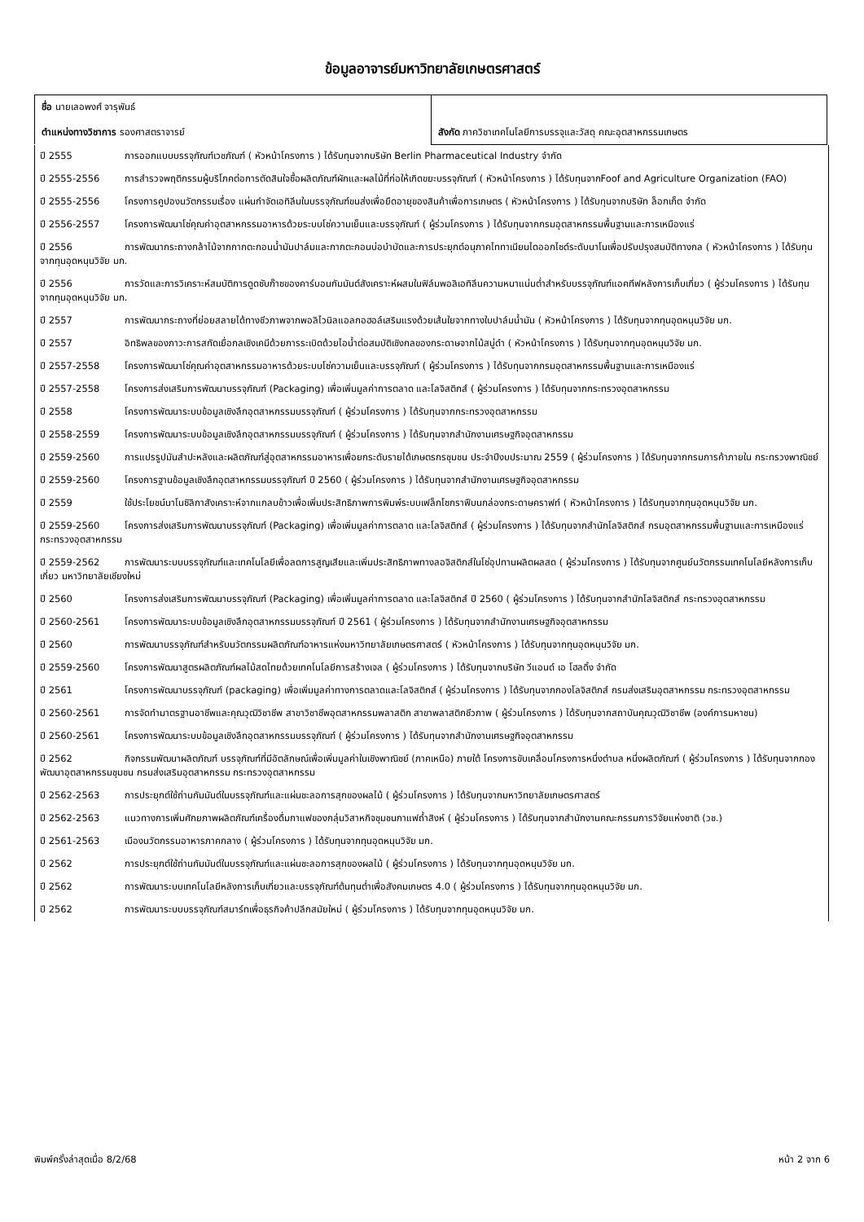ข้อมูลอาจารย์มหาวิทยาลัยเกษตรศาสตร์
| ชื่อ นายเลอพงศ์ จารุพันธ์ ตำแหน่งทางวิชาการ รองศาสตราจารย์ | สังกัด ภาควิชาเทคโนโลยีการบรรจุและวัสดุ คณะอุตสาหกรรมเกษตร |
ปี 2555 การออกแบบบรรจุภัณฑ์เวชภัณฑ์ ( หัวหน้าโครงการ ) ได้รับทุนจากบริษัท Berlin Pharmaceutical Industry จำกัด
ปี 2555-2556 การสำรวจพฤติกรรมผู้บริโภคต่อการตัดสินใจซื้อผลิตภัณฑ์ผักและผลไม้ที่ก่อให้เกิดขยะบรรจุภัณฑ์ ( หัวหน้าโครงการ ) ได้รับทุนจากFoof and Agriculture Organization (FAO)
ปี 2555-2556 โครงการคูปองนวัตกรรมเรื่อง แผ่นกำจัดเอทิลีนในบรรจุภัณฑ์ขนส่งเพื่อยืดอายุของสินค้าเพื่อการเกษตร ( หัวหน้าโครงการ ) ได้รับทุนจากบริษัท ล็อกเก็ต จำกัด
ปี 2556-2557 โครงการพัฒนาโซ่คุณค่าอุตสาหกรรมอาหารด้วยระบบโซ่ความเย็นและบรรจุภัณฑ์ ( ผู้ร่วมโครงการ ) ได้รับทุนจากกรมอุตสาหกรรมพื้นฐานและการเหมืองแร่
ปี 2556 การพัฒนากระถางกล้าไม้จากกากตะกอนน้ำมันปาล์มและกากตะกอนบ่อบำบัดและการประยุกต์อนุภาคไททาเนียมไดออกไซด์ระดับนาโนเพื่อปรับปรุงสมบัติทางกล ( หัวหน้าโครงการ ) ได้รับทุนจากทุนอุดหนุนวิจัย มก.
ปี 2556 การวัดและการวิเคราะห์สมบัติการดูดซับก๊าซของคาร์บอนกัมมันต์สังเคราะห์ผสมในฟิล์มพอลิเอทิลีนความหนาแน่นต่ำสำหรับบรรจุภัณฑ์แอคทีฟหลังการเก็บเกี่ยว ( ผู้ร่วมโครงการ ) ได้รับทุนจากทุนอุดหนุนวิจัย มก.
ปี 2557 การพัฒนากระถางที่ย่อยสลายได้ทางชีวภาพจากพอลิไวนิลแอลกอฮอล์เสริมแรงด้วยเส้นใยจากทางใบปาล์มน้ำมัน ( หัวหน้าโครงการ ) ได้รับทุนจากทุนอุดหนุนวิจัย มก.
ปี 2557 อิทธิพลของภาวะการสกัดเยื่อกลเชิงเคมีด้วยการระเบิดด้วยไอน้ำต่อสมบัติเชิงกลของกระดาษจากไม้สบู่ดำ ( หัวหน้าโครงการ ) ได้รับทุนจากทุนอุดหนุนวิจัย มก.
ปี 2557-2558 โครงการพัฒนาโซ่คุณค่าอุตสาหกรรมอาหารด้วยระบบโซ่ความเย็นและบรรจุภัณฑ์ ( ผู้ร่วมโครงการ ) ได้รับทุนจากกรมอุตสาหกรรมพื้นฐานและการเหมืองแร่
ปี 2557-2558 โครงการส่งเสริมการพัฒนาบรรจุภัณฑ์ (Packaging) เพื่อเพิ่มมูลค่าการตลาด และโลจิสติกส์ ( ผู้ร่วมโครงการ ) ได้รับทุนจากกระทรวงอุตสาหกรรม
ปี 2558 โครงการพัฒนาระบบข้อมูลเชิงลึกอุตสาหกรรมบรรจุภัณฑ์ ( ผู้ร่วมโครงการ ) ได้รับทุนจากกระทรวงอุตสาหกรรม
ปี 2558-2559 โครงการพัฒนาระบบข้อมูลเชิงลึกอุตสาหกรรมบรรจุภัณฑ์ ( ผู้ร่วมโครงการ ) ได้รับทุนจากสำนักงานเศรษฐกิจอุตสาหกรรม
ปี 2559-2560 การแปรรูปมันสำปะหลังและผลิตภัณฑ์สู่อุตสาหกรรมอาหารเพื่อยกระดับรายได้เกษตรกรชุมชน ประจำปีงบประมาณ 2559 ( ผู้ร่วมโครงการ ) ได้รับทุนจากกรมการค้าภายใน กระทรวงพาณิชย์
ปี 2559-2560 โครงการฐานข้อมูลเชิงลึกอุตสาหกรรมบรรจุภัณฑ์ ปี 2560 ( ผู้ร่วมโครงการ ) ได้รับทุนจากสำนักงานเศรษฐกิจอุตสาหกรรม
ปี 2559 ใช้ประโยชน์นาโนซิลิกาสังเคราะห์จากแกลบข้าวเพื่อเพิ่มประสิทธิภาพการพิมพ์ระบบเฟล็กโซกราฟีบนกล่องกระดาษคราฟท์ ( หัวหน้าโครงการ ) ได้รับทุนจากทุนอุดหนุนวิจัย มก.
ปี 2559-2560 โครงการส่งเสริมการพัฒนาบรรจุภัณฑ์ (Packaging) เพื่อเพิ่มมูลค่าการตลาด และโลจิสติกส์ ( ผู้ร่วมโครงการ ) ได้รับทุนจากสำนักโลจิสติกส์ กรมอุตสาหกรรมพื้นฐานและการเหมืองแร่ กระทรวงอุตสาหกรรม
ปี 2559-2562 การพัฒนาระบบบรรจุภัณฑ์และเทคโนโลยีเพื่อลดการสูญเสียและเพิ่มประสิทธิภาพทางลอจิสติกส์ในโซ่อุปทานผลิตผลสด ( ผู้ร่วมโครงการ ) ได้รับทุนจากศูนย์นวัตกรรมเทคโนโลยีหลังการเก็บเกี่ยว มหาวิทยาลัยเชียงใหม่
ปี 2560 โครงการส่งเสริมการพัฒนาบรรจุภัณฑ์ (Packaging) เพื่อเพิ่มมูลค่าการตลาด และโลจิสติกส์ ปี 2560 ( ผู้ร่วมโครงการ ) ได้รับทุนจากสำนักโลจิสติกส์ กระทรวงอุตสาหกรรม
ปี 2560-2561 โครงการพัฒนาระบบข้อมูลเชิงลึกอุตสาหกรรมบรรจุภัณฑ์ ปี 2561 ( ผู้ร่วมโครงการ ) ได้รับทุนจากสำนักงานเศรษฐกิจอุตสาหกรรม
ปี 2560 การพัฒนาบรรจุภัณฑ์สำหรับนวัตกรรมผลิตภัณฑ์อาหารแห่งมหาวิทยาลัยเกษตรศาสตร์ ( หัวหน้าโครงการ ) ได้รับทุนจากทุนอุดหนุนวิจัย มก.
ปี 2559-2560 โครงการพัฒนาสูตรผลิตภัณฑ์ผลไม้สดไทยด้วยเทคโนโลยีการสร้างเจล ( ผู้ร่วมโครงการ ) ได้รับทุนจากบริษัท วีแอนด์ เอ โฮลดิ้ง จำกัด
ปี 2561 โครงการพัฒนาบรรจุภัณฑ์ (packaging) เพื่อเพิ่มมูลค่าทางการตลาดและโลจิสติกส์ ( ผู้ร่วมโครงการ ) ได้รับทุนจากกองโลจิสติกส์ กรมส่งเสริมอุตสาหกรรม กระทรวงอุตสาหกรรม
ปี 2560-2561 การจัดทำมาตรฐานอาชีพและคุณวุฒิวิชาชีพ สาขาวิชาชีพอุตสาหกรรมพลาสติก สาขาพลาสติกชีวภาพ ( ผู้ร่วมโครงการ ) ได้รับทุนจากสถาบันคุณวุฒิวิชาชีพ (องค์การมหาชน)
ปี 2560-2561 โครงการพัฒนาระบบข้อมูลเชิงลึกอุตสาหกรรมบรรจุภัณฑ์ ( ผู้ร่วมโครงการ ) ได้รับทุนจากสำนักงานเศรษฐกิจอุตสาหกรรม
ปี 2562 กิจกรรมพัฒนาผลิตภัณฑ์ บรรจุภัณฑ์ที่มีอัตลักษณ์เพื่อเพิ่มมูลค่าในเชิงพาณิชย์ (ภาคเหนือ) ภายใต้ โครงการขับเคลื่อนโครงการหนึ่งตำบล หนึ่งผลิตภัณฑ์ ( ผู้ร่วมโครงการ ) ได้รับทุนจากกองพัฒนาอุตสาหกรรมชุมชน กรมส่งเสริมอุตสาหกรรม กระทรวงอุตสาหกรรม
ปี 2562-2563 การประยุกต์ใช้ถ่านกัมมันต์ในบรรจุภัณฑ์และแผ่นชะลอการสุกของผลไม้ ( ผู้ร่วมโครงการ ) ได้รับทุนจากมหาวิทยาลัยเกษตรศาสตร์
ปี 2562-2563 แนวทางการเพิ่มศักยภาพผลิตภัณฑ์เครื่องดื่มกาแฟของกลุ่มวิสาหกิจชุมชนกาแฟถ้ำสิงห์ ( ผู้ร่วมโครงการ ) ได้รับทุนจากสำนักงานคณะกรรมการวิจัยแห่งชาติ (วช.)
ปี 2561-2563 เมืองนวัตกรรมอาหารภาคกลาง ( ผู้ร่วมโครงการ ) ได้รับทุนจากทุนอุดหนุนวิจัย มก.
ปี 2562 การประยุกต์ใช้ถ่านกัมมันต์ในบรรจุภัณฑ์และแผ่นชะลอการสุกของผลไม้ ( ผู้ร่วมโครงการ ) ได้รับทุนจากทุนอุดหนุนวิจัย มก.
ปี 2562 การพัฒนาระบบเทคโนโลยีหลังการเก็บเกี่ยวและบรรจุภัณฑ์ต้นทุนต่ำเพื่อสังคมเกษตร 4.0 ( ผู้ร่วมโครงการ ) ได้รับทุนจากทุนอุดหนุนวิจัย มก.
ปี 2562 การพัฒนาระบบบรรจุภัณฑ์สมาร์ทเพื่อธุรกิจค้าปลีกสมัยใหม่ ( ผู้ร่วมโครงการ ) ได้รับทุนจากทุนอุดหนุนวิจัย มก.
พิมพ์ครั้งล่าสุดเมื่อ 8/2/68 หน้า 2 จาก 6